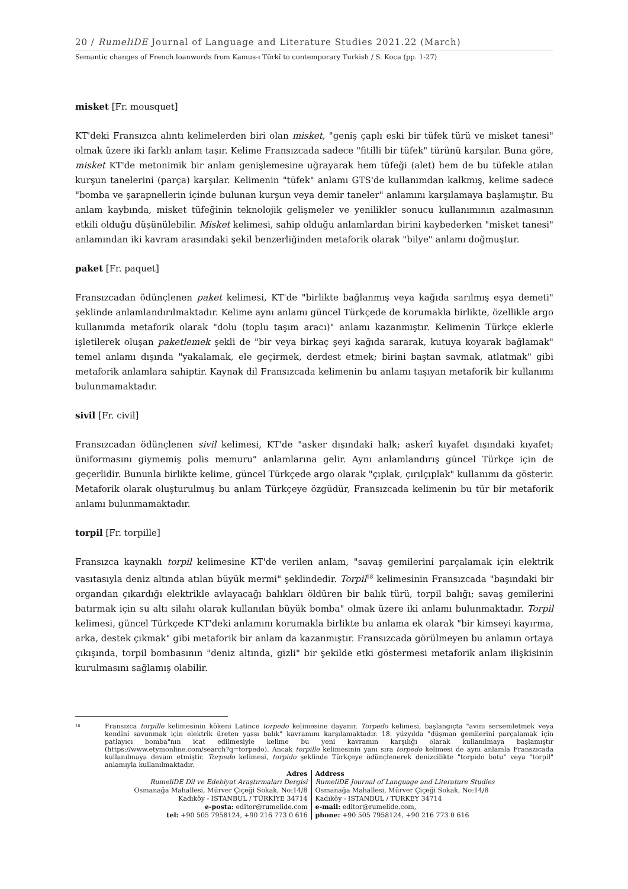20 / RumeliDE Journal of Language and Literature Studies 2021.22 (March)
Semantic changes of French loanwords from Kamus-ı Türkî to contemporary Turkish / S. Koca (pp. 1-27)
misket [Fr. mousquet]
KT'deki Fransızca alıntı kelimelerden biri olan misket, "geniş çaplı eski bir tüfek türü ve misket tanesi" olmak üzere iki farklı anlam taşır. Kelime Fransızcada sadece "fitilli bir tüfek" türünü karşılar. Buna göre, misket KT'de metonimik bir anlam genişlemesine uğrayarak hem tüfeği (alet) hem de bu tüfekle atılan kurşun tanelerini (parça) karşılar. Kelimenin "tüfek" anlamı GTS'de kullanımdan kalkmış, kelime sadece "bomba ve şarapnellerin içinde bulunan kurşun veya demir taneler" anlamını karşılamaya başlamıştır. Bu anlam kaybında, misket tüfeğinin teknolojik gelişmeler ve yenilikler sonucu kullanımının azalmasının etkili olduğu düşünülebilir. Misket kelimesi, sahip olduğu anlamlardan birini kaybederken "misket tanesi" anlamından iki kavram arasındaki şekil benzerliğinden metaforik olarak "bilye" anlamı doğmuştur.
paket [Fr. paquet]
Fransızcadan ödünçlenen paket kelimesi, KT'de "birlikte bağlanmış veya kağıda sarılmış eşya demeti" şeklinde anlamlandırılmaktadır. Kelime aynı anlamı güncel Türkçede de korumakla birlikte, özellikle argo kullanımda metaforik olarak "dolu (toplu taşım aracı)" anlamı kazanmıştır. Kelimenin Türkçe eklerle işletilerek oluşan paketlemek şekli de "bir veya birkaç şeyi kağıda sararak, kutuya koyarak bağlamak" temel anlamı dışında "yakalamak, ele geçirmek, derdest etmek; birini baştan savmak, atlatmak" gibi metaforik anlamlara sahiptir. Kaynak dil Fransızcada kelimenin bu anlamı taşıyan metaforik bir kullanımı bulunmamaktadır.
sivil [Fr. civil]
Fransızcadan ödünçlenen sivil kelimesi, KT'de "asker dışındaki halk; askerî kıyafet dışındaki kıyafet; üniformasını giymemiş polis memuru" anlamlarına gelir. Aynı anlamlandırış güncel Türkçe için de geçerlidir. Bununla birlikte kelime, güncel Türkçede argo olarak "çıplak, çırılçıplak" kullanımı da gösterir. Metaforik olarak oluşturulmuş bu anlam Türkçeye özgüdür, Fransızcada kelimenin bu tür bir metaforik anlamı bulunmamaktadır.
torpil [Fr. torpille]
Fransızca kaynaklı torpil kelimesine KT'de verilen anlam, "savaş gemilerini parçalamak için elektrik vasıtasıyla deniz altında atılan büyük mermi" şeklindedir. Torpil<sup>18</sup> kelimesinin Fransızcada "başındaki bir organdan çıkardığı elektrikle avlayacağı balıkları öldüren bir balık türü, torpil balığı; savaş gemilerini batırmak için su altı silahı olarak kullanılan büyük bomba" olmak üzere iki anlamı bulunmaktadır. Torpil kelimesi, güncel Türkçede KT'deki anlamını korumakla birlikte bu anlama ek olarak "bir kimseyi kayırma, arka, destek çıkmak" gibi metaforik bir anlam da kazanmıştır. Fransızcada görülmeyen bu anlamın ortaya çıkışında, torpil bombasının "deniz altında, gizli" bir şekilde etki göstermesi metaforik anlam ilişkisinin kurulmasını sağlamış olabilir.
<sup>18</sup>
Fransızca torpille kelimesinin kökeni Latince torpedo kelimesine dayanır. Torpedo kelimesi, başlangıçta "avını sersemletmek veya kendini savunmak için elektrik üreten yassı balık" kavramını karşılamaktadır. 18. yüzyılda "düşman gemilerini parçalamak için patlayıcı bomba"nın icat edilmesiyle kelime bu yeni kavramın karşılığı olarak kullanılmaya başlamıştır (https://www.etymonline.com/search?q=torpedo). Ancak torpille kelimesinin yanı sıra torpedo kelimesi de aynı anlamla Franszıcada kullanılmaya devam etmiştir. Torpedo kelimesi, torpido şeklinde Türkçeye ödünçlenerek denizcilikte "torpido botu" veya "torpil" anlamıyla kullanılmaktadır.
Adres
RumeliDE Dil ve Edebiyat Araştırmaları Dergisi
Osmanağa Mahallesi, Mürver Çiçeği Sokak, No:14/8
Kadıköy - İSTANBUL / TÜRKİYE 34714
e-posta: editor@rumelide.com
tel: +90 505 7958124, +90 216 773 0 616
Address
RumeliDE Journal of Language and Literature Studies
Osmanağa Mahallesi, Mürver Çiçeği Sokak, No:14/8
Kadıköy - ISTANBUL / TURKEY 34714
e-mail: editor@rumelide.com,
phone: +90 505 7958124, +90 216 773 0 616